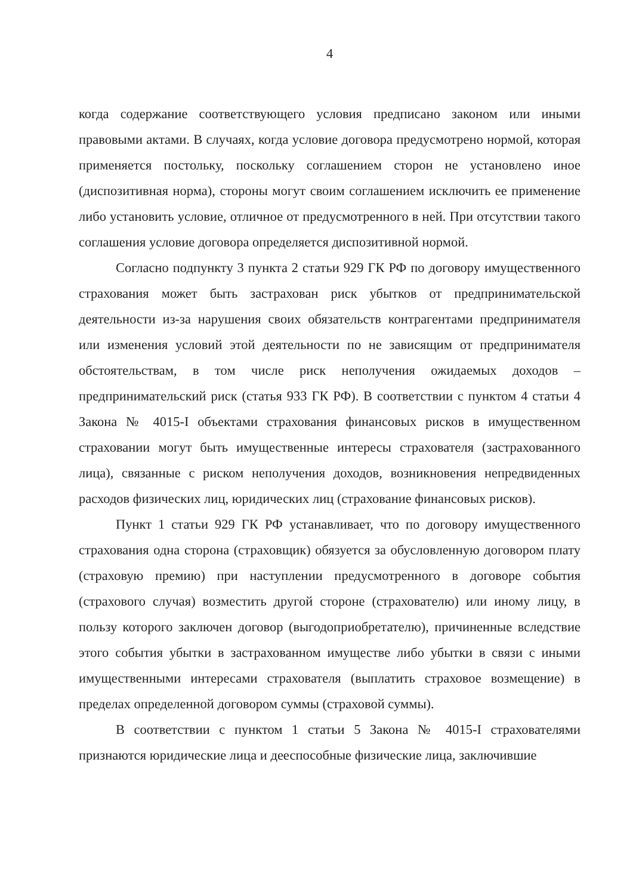4
когда содержание соответствующего условия предписано законом или иными правовыми актами. В случаях, когда условие договора предусмотрено нормой, которая применяется постольку, поскольку соглашением сторон не установлено иное (диспозитивная норма), стороны могут своим соглашением исключить ее применение либо установить условие, отличное от предусмотренного в ней. При отсутствии такого соглашения условие договора определяется диспозитивной нормой.
Согласно подпункту 3 пункта 2 статьи 929 ГК РФ по договору имущественного страхования может быть застрахован риск убытков от предпринимательской деятельности из-за нарушения своих обязательств контрагентами предпринимателя или изменения условий этой деятельности по не зависящим от предпринимателя обстоятельствам, в том числе риск неполучения ожидаемых доходов – предпринимательский риск (статья 933 ГК РФ). В соответствии с пунктом 4 статьи 4 Закона № 4015-I объектами страхования финансовых рисков в имущественном страховании могут быть имущественные интересы страхователя (застрахованного лица), связанные с риском неполучения доходов, возникновения непредвиденных расходов физических лиц, юридических лиц (страхование финансовых рисков).
Пункт 1 статьи 929 ГК РФ устанавливает, что по договору имущественного страхования одна сторона (страховщик) обязуется за обусловленную договором плату (страховую премию) при наступлении предусмотренного в договоре события (страхового случая) возместить другой стороне (страхователю) или иному лицу, в пользу которого заключен договор (выгодоприобретателю), причиненные вследствие этого события убытки в застрахованном имуществе либо убытки в связи с иными имущественными интересами страхователя (выплатить страховое возмещение) в пределах определенной договором суммы (страховой суммы).
В соответствии с пунктом 1 статьи 5 Закона № 4015-I страхователями признаются юридические лица и дееспособные физические лица, заключившие